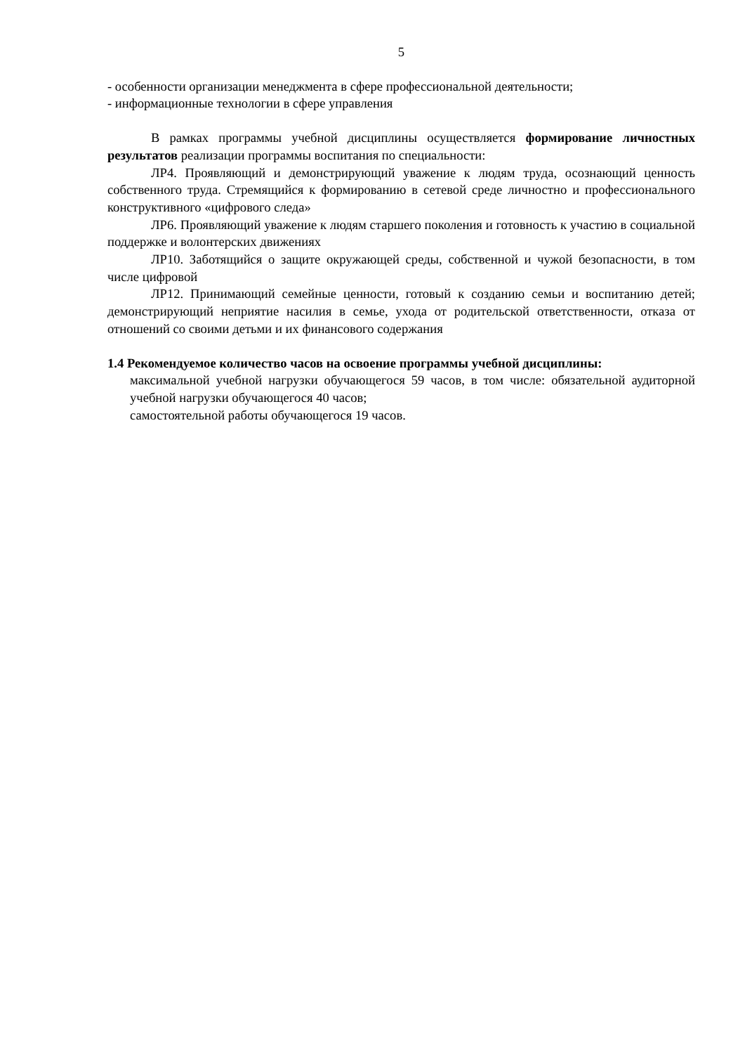5
- особенности организации менеджмента в сфере профессиональной деятельности;
- информационные технологии в сфере управления
В рамках программы учебной дисциплины осуществляется формирование личностных результатов реализации программы воспитания по специальности:
ЛР4. Проявляющий и демонстрирующий уважение к людям труда, осознающий ценность собственного труда. Стремящийся к формированию в сетевой среде личностно и профессионального конструктивного «цифрового следа»
ЛР6. Проявляющий уважение к людям старшего поколения и готовность к участию в социальной поддержке и волонтерских движениях
ЛР10. Заботящийся о защите окружающей среды, собственной и чужой безопасности, в том числе цифровой
ЛР12. Принимающий семейные ценности, готовый к созданию семьи и воспитанию детей; демонстрирующий неприятие насилия в семье, ухода от родительской ответственности, отказа от отношений со своими детьми и их финансового содержания
1.4 Рекомендуемое количество часов на освоение программы учебной дисциплины:
максимальной учебной нагрузки обучающегося 59 часов, в том числе: обязательной аудиторной учебной нагрузки обучающегося 40 часов;
самостоятельной работы обучающегося 19 часов.